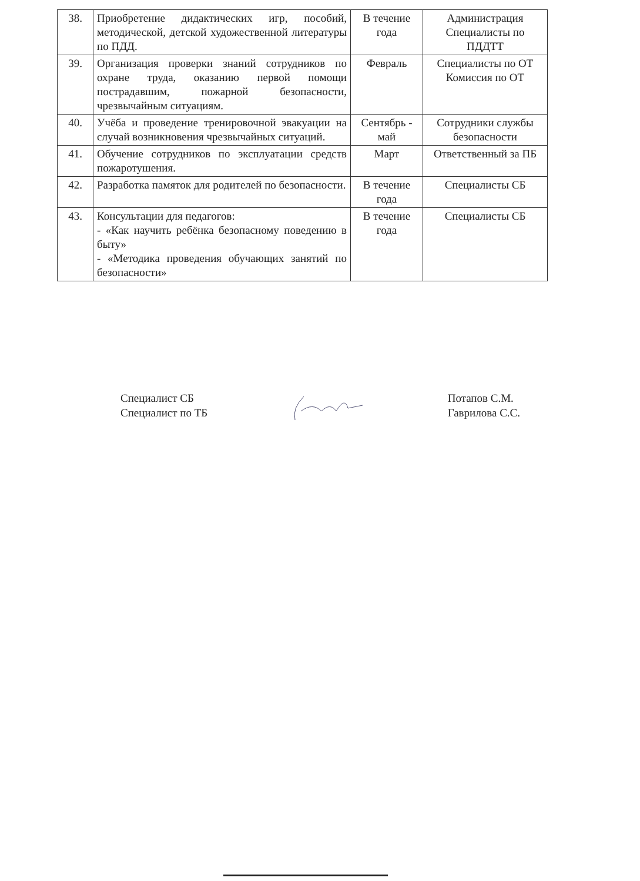| 38. | Приобретение дидактических игр, пособий, методической, детской художественной литературы по ПДД. | В течение года | Администрация Специалисты по ПДДТТ |
| 39. | Организация проверки знаний сотрудников по охране труда, оказанию первой помощи пострадавшим, пожарной безопасности, чрезвычайным ситуациям. | Февраль | Специалисты по ОТ Комиссия по ОТ |
| 40. | Учёба и проведение тренировочной эвакуации на случай возникновения чрезвычайных ситуаций. | Сентябрь - май | Сотрудники службы безопасности |
| 41. | Обучение сотрудников по эксплуатации средств пожаротушения. | Март | Ответственный за ПБ |
| 42. | Разработка памяток для родителей по безопасности. | В течение года | Специалисты СБ |
| 43. | Консультации для педагогов: - «Как научить ребёнка безопасному поведению в быту» - «Методика проведения обучающих занятий по безопасности» | В течение года | Специалисты СБ |
Специалист СБ
Специалист по ТБ
Потапов С.М.
Гаврилова С.С.